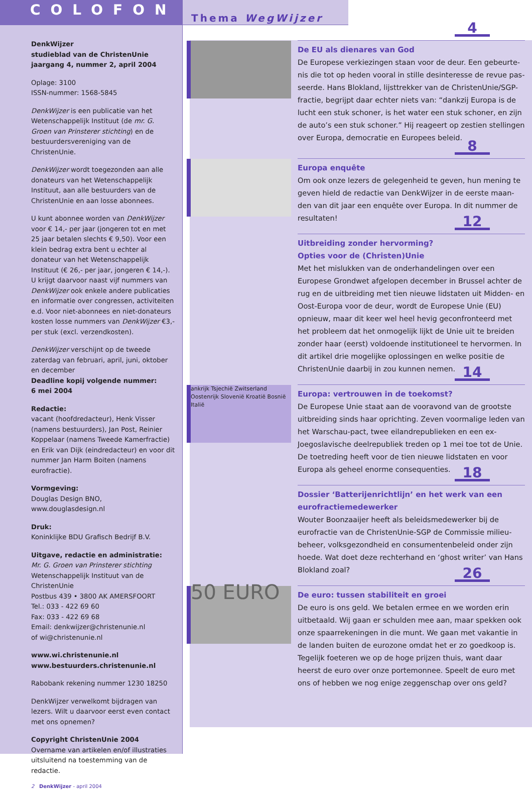COLOFON
DenkWijzer
studieblad van de ChristenUnie
jaargang 4, nummer 2, april 2004
Oplage: 3100
ISSN-nummer: 1568-5845
DenkWijzer is een publicatie van het Wetenschappelijk Instituut (de mr. G. Groen van Prinsterer stichting) en de bestuurders­vereniging van de ChristenUnie.
DenkWijzer wordt toegezonden aan alle donateurs van het Wetenschappelijk Instituut, aan alle bestuurders van de ChristenUnie en aan losse abonnees.
U kunt abonnee worden van DenkWijzer voor € 14,- per jaar (jongeren tot en met 25 jaar betalen slechts € 9,50). Voor een klein bedrag extra bent u echter al donateur van het Wetenschappelijk Instituut (€ 26,- per jaar, jongeren € 14,-). U krijgt daarvoor naast vijf nummers van DenkWijzer ook enkele andere publicaties en informatie over congressen, activiteiten e.d. Voor niet-abonnees en niet-donateurs kosten losse nummers van DenkWijzer €3,- per stuk (excl. verzendkosten).
DenkWijzer verschijnt op de tweede zaterdag van februari, april, juni, oktober en december
Deadline kopij volgende nummer:
6 mei 2004
Redactie:
vacant (hoofdredacteur), Henk Visser (namens bestuurders), Jan Post, Reinier Koppelaar (namens Tweede Kamerfractie) en Erik van Dijk (eindredacteur) en voor dit nummer Jan Harm Boiten (namens eurofractie).
Vormgeving:
Douglas Design BNO, www.douglasdesign.nl
Druk:
Koninklijke BDU Grafisch Bedrijf B.V.
Uitgave, redactie en administratie:
Mr. G. Groen van Prinsterer stichting
Wetenschappelijk Instituut van de ChristenUnie
Postbus 439 • 3800 AK AMERSFOORT
Tel.: 033 - 422 69 60
Fax: 033 - 422 69 68
Email: denkwijzer@christenunie.nl
of wi@christenunie.nl
www.wi.christenunie.nl
www.bestuurders.christenunie.nl
Rabobank rekening nummer 1230 18250
DenkWijzer verwelkomt bijdragen van lezers. Wilt u daarvoor eerst even contact met ons opnemen?
Copyright ChristenUnie 2004
Overname van artikelen en/of illustraties uitsluitend na toestemming van de redactie.
2 DenkWijzer - april 2004
Thema WegWijzer
4
De EU als dienares van God
De Europese verkiezingen staan voor de deur. Een gebeurte­nis die tot op heden vooral in stille desinteresse de revue pas­seerde. Hans Blokland, lijsttrekker van de ChristenUnie/SGP-fractie, begrijpt daar echter niets van: “dankzij Europa is de lucht een stuk schoner, is het water een stuk schoner, en zijn de auto’s een stuk schoner.” Hij reageert op zestien stellingen over Europa, democratie en Europees beleid.
8
Europa enquête
Om ook onze lezers de gelegenheid te geven, hun mening te geven hield de redactie van DenkWijzer in de eerste maan­den van dit jaar een enquête over Europa. In dit nummer de resultaten!
12
Uitbreiding zonder hervorming?
Opties voor de (Christen)Unie
Met het mislukken van de onderhandelingen over een Europese Grondwet afgelopen december in Brussel achter de rug en de uitbreiding met tien nieuwe lidstaten uit Midden- en Oost-Europa voor de deur, wordt de Europese Unie (EU) opnieuw, maar dit keer wel heel hevig geconfron­teerd met het probleem dat het onmogelijk lijkt de Unie uit te breiden zonder haar (eerst) voldoende institutioneel te hervormen. In dit artikel drie mogelijke oplossingen en welke positie de ChristenUnie daarbij in zou kunnen nemen.
14
ankrijk Tsjechië Zwitserland Oostenrijk Slovenië Kroatië Bosnië Italië
Europa: vertrouwen in de toekomst?
De Europese Unie staat aan de vooravond van de grootste uitbreiding sinds haar oprichting. Zeven voormalige leden van het Warschau-pact, twee eilandrepublieken en een ex-Joegoslavische deelrepubliek treden op 1 mei toe tot de Unie. De toetreding heeft voor de tien nieuwe lidstaten en voor Europa als geheel enorme consequenties.
18
Dossier ‘Batterijenrichtlijn’ en het werk van een eurofractiemedewerker
Wouter Boonzaaijer heeft als beleidsmedewerker bij de eurofractie van de ChristenUnie-SGP de Commissie milieu­beheer, volksgezondheid en consumentenbeleid onder zijn hoede. Wat doet deze rechterhand en ‘ghost writer’ van Hans Blokland zoal?
26
50 EURO
De euro: tussen stabiliteit en groei
De euro is ons geld. We betalen ermee en we worden erin uitbetaald. Wij gaan er schulden mee aan, maar spekken ook onze spaarrekeningen in die munt. We gaan met vakan­tie in de landen buiten de eurozone omdat het er zo goed­koop is. Tegelijk foeteren we op de hoge prijzen thuis, want daar heerst de euro over onze portemonnee. Speelt de euro met ons of hebben we nog enige zeggenschap over ons geld?